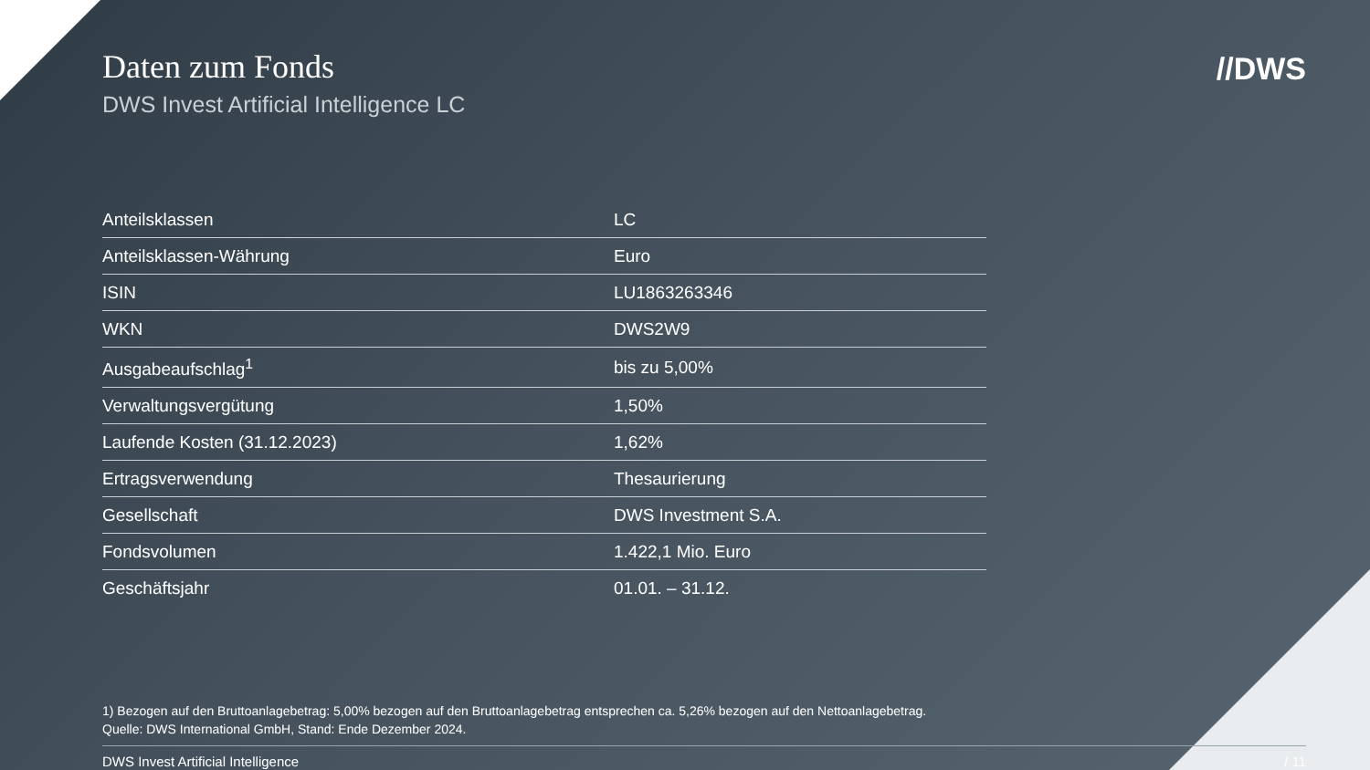Daten zum Fonds
DWS Invest Artificial Intelligence LC
//DWS
| Anteilsklassen | LC |
| Anteilsklassen-Währung | Euro |
| ISIN | LU1863263346 |
| WKN | DWS2W9 |
| Ausgabeaufschlag<sup>1</sup> | bis zu 5,00% |
| Verwaltungsvergütung | 1,50% |
| Laufende Kosten (31.12.2023) | 1,62% |
| Ertragsverwendung | Thesaurierung |
| Gesellschaft | DWS Investment S.A. |
| Fondsvolumen | 1.422,1 Mio. Euro |
| Geschäftsjahr | 01.01. – 31.12. |
1) Bezogen auf den Bruttoanlagebetrag: 5,00% bezogen auf den Bruttoanlagebetrag entsprechen ca. 5,26% bezogen auf den Nettoanlagebetrag.
Quelle: DWS International GmbH, Stand: Ende Dezember 2024.
DWS Invest Artificial Intelligence / 11